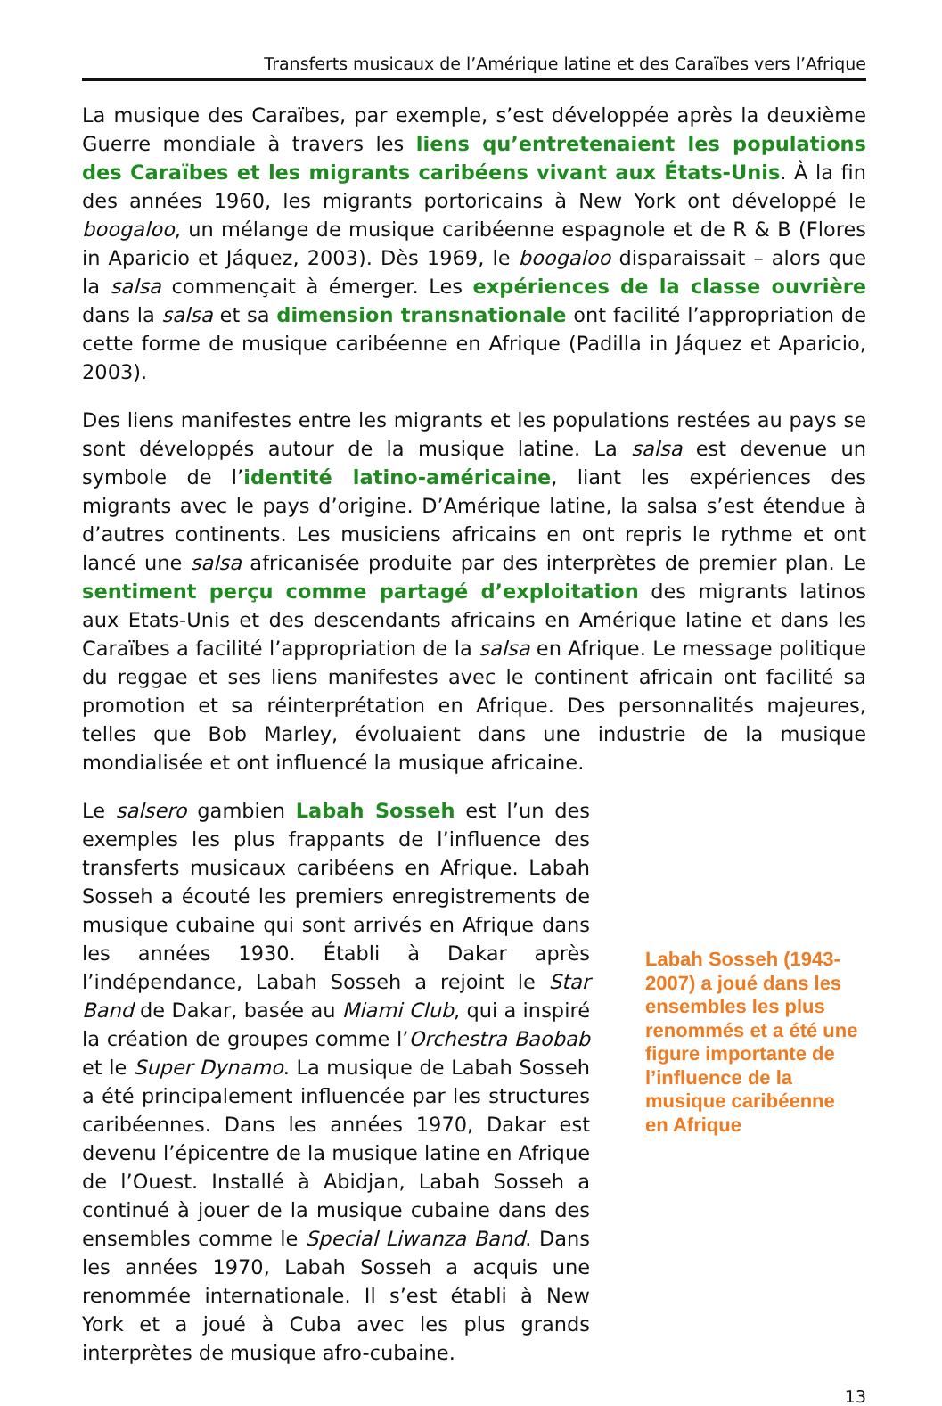Transferts musicaux de l’Amérique latine et des Caraïbes vers l’Afrique
La musique des Caraïbes, par exemple, s’est développée après la deuxième Guerre mondiale à travers les liens qu’entretenaient les populations des Caraïbes et les migrants caribéens vivant aux États-Unis. À la fin des années 1960, les migrants portoricains à New York ont développé le boogaloo, un mélange de musique caribéenne espagnole et de R & B (Flores in Aparicio et Jáquez, 2003). Dès 1969, le boogaloo disparaissait – alors que la salsa commençait à émerger. Les expériences de la classe ouvrière dans la salsa et sa dimension transnationale ont facilité l’appropriation de cette forme de musique caribéenne en Afrique (Padilla in Jáquez et Aparicio, 2003).
Des liens manifestes entre les migrants et les populations restées au pays se sont développés autour de la musique latine. La salsa est devenue un symbole de l’identité latino-américaine, liant les expériences des migrants avec le pays d’origine. D’Amérique latine, la salsa s’est étendue à d’autres continents. Les musiciens africains en ont repris le rythme et ont lancé une salsa africanisée produite par des interprètes de premier plan. Le sentiment perçu comme partagé d’exploitation des migrants latinos aux Etats-Unis et des descendants africains en Amérique latine et dans les Caraïbes a facilité l’appropriation de la salsa en Afrique. Le message politique du reggae et ses liens manifestes avec le continent africain ont facilité sa promotion et sa réinterprétation en Afrique. Des personnalités majeures, telles que Bob Marley, évoluaient dans une industrie de la musique mondialisée et ont influencé la musique africaine.
Le salsero gambien Labah Sosseh est l’un des exemples les plus frappants de l’influence des transferts musicaux caribéens en Afrique. Labah Sosseh a écouté les premiers enregistrements de musique cubaine qui sont arrivés en Afrique dans les années 1930. Établi à Dakar après l’indépendance, Labah Sosseh a rejoint le Star Band de Dakar, basée au Miami Club, qui a inspiré la création de groupes comme l’Orchestra Baobab et le Super Dynamo. La musique de Labah Sosseh a été principalement influencée par les structures caribéennes. Dans les années 1970, Dakar est devenu l’épicentre de la musique latine en Afrique de l’Ouest. Installé à Abidjan, Labah Sosseh a continué à jouer de la musique cubaine dans des ensembles comme le Special Liwanza Band. Dans les années 1970, Labah Sosseh a acquis une renommée internationale. Il s’est établi à New York et a joué à Cuba avec les plus grands interprètes de musique afro-cubaine.
Labah Sosseh (1943-2007) a joué dans les ensembles les plus renommés et a été une figure importante de l’influence de la musique caribéenne en Afrique
13